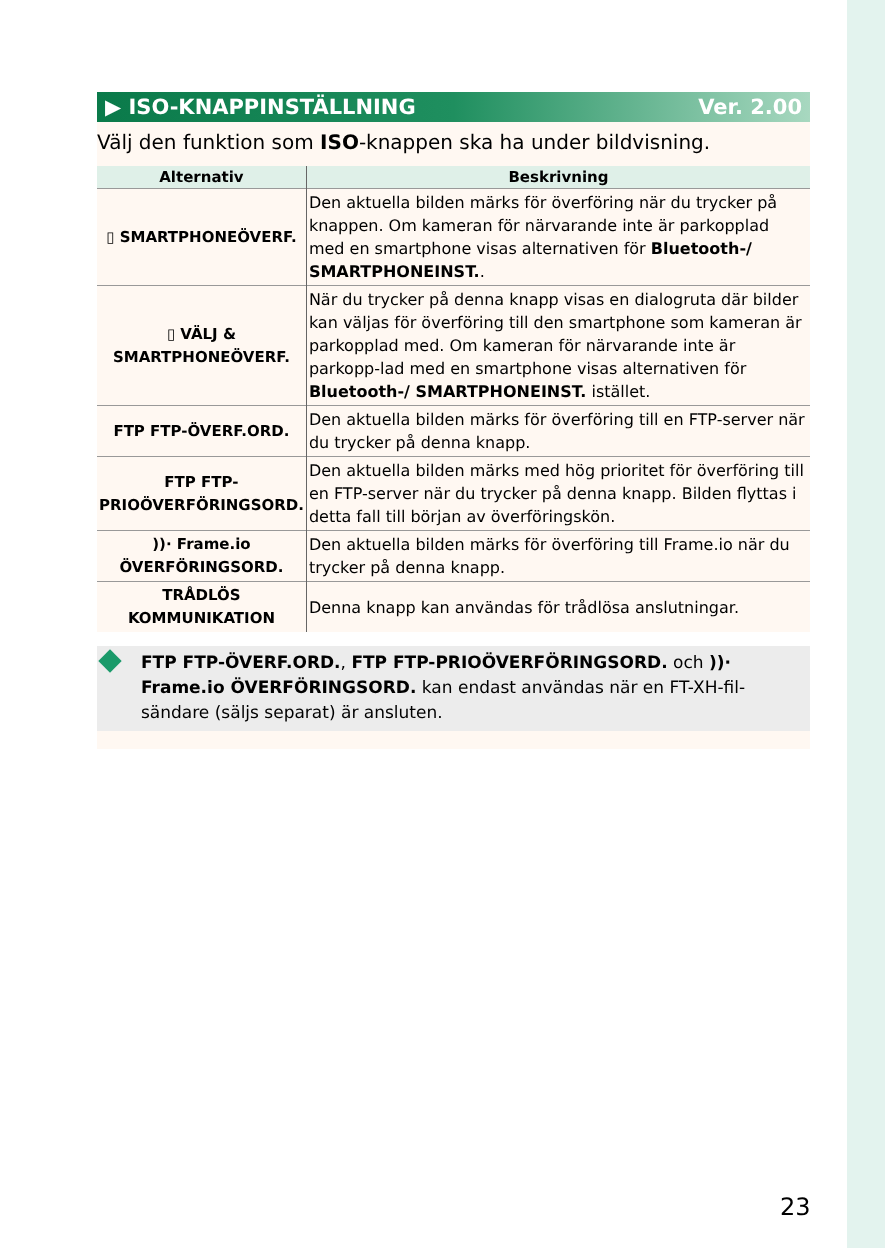▶ ISO-KNAPPINSTÄLLNING Ver. 2.00
Välj den funktion som ISO-knappen ska ha under bildvisning.
| Alternativ | Beskrivning |
| --- | --- |
| ▯ SMARTPHONEÖVERF. | Den aktuella bilden märks för överföring när du trycker på knappen. Om kameran för närvarande inte är parkopplad med en smartphone visas alternativen för Bluetooth-/ SMARTPHONEINST. . |
| ▯ VÄLJ & SMARTPHONEÖVERF. | När du trycker på denna knapp visas en dialogruta där bilder kan väljas för överföring till den smartphone som kameran är parkopplad med. Om kameran för närvarande inte är parkopp-lad med en smartphone visas alternativen för Bluetooth-/ SMARTPHONEINST. istället. |
| FTP FTP-ÖVERF.ORD. | Den aktuella bilden märks för överföring till en FTP-server när du trycker på denna knapp. |
| FTP FTP-PRIOÖVERFÖRINGSORD. | Den aktuella bilden märks med hög prioritet för överföring till en FTP-server när du trycker på denna knapp. Bilden flyttas i detta fall till början av överföringskön. |
| ))· Frame.io ÖVERFÖRINGSORD. | Den aktuella bilden märks för överföring till Frame.io när du trycker på denna knapp. |
| TRÅDLÖS KOMMUNIKATION | Denna knapp kan användas för trådlösa anslutningar. |
FTP FTP-ÖVERF.ORD., FTP FTP-PRIOÖVERFÖRINGSORD. och ))· Frame.io ÖVERFÖRINGSORD. kan endast användas när en FT-XH-fil-sändare (säljs separat) är ansluten.
23